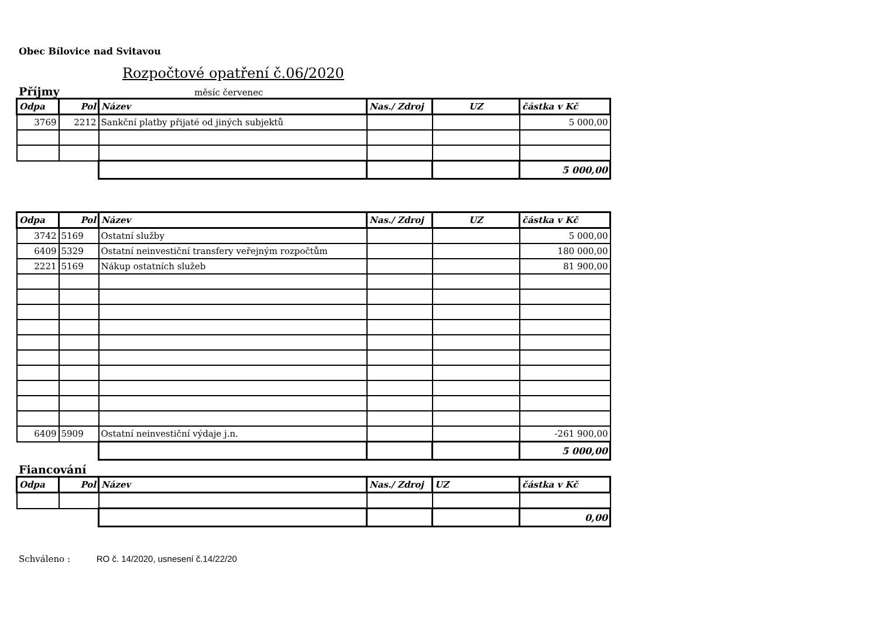Obec Bílovice nad Svitavou
Rozpočtové opatření č.06/2020
Příjmy
měsíc červenec
| Odpa | Pol | Název | Nas./ Zdroj | UZ | částka v Kč |
| --- | --- | --- | --- | --- | --- |
| 3769 | 2212 | Sankční platby přijaté od jiných subjektů | | | 5 000,00 |
| | | | | | 5 000,00 |
| Odpa | Pol | Název | Nas./ Zdroj | UZ | částka v Kč |
| --- | --- | --- | --- | --- | --- |
| 3742 | 5169 | Ostatní služby | | | 5 000,00 |
| 6409 | 5329 | Ostatní neinvestiční transfery veřejným rozpočtům | | | 180 000,00 |
| 2221 | 5169 | Nákup ostatních služeb | | | 81 900,00 |
| 6409 | 5909 | Ostatní neinvestiční výdaje j.n. | | | -261 900,00 |
| | | | | | 5 000,00 |
Fiancování
| Odpa | Pol | Název | Nas./ Zdroj | UZ | částka v Kč |
| --- | --- | --- | --- | --- | --- |
| | | | | | 0,00 |
Schváleno : RO č. 14/2020, usnesení č.14/22/20